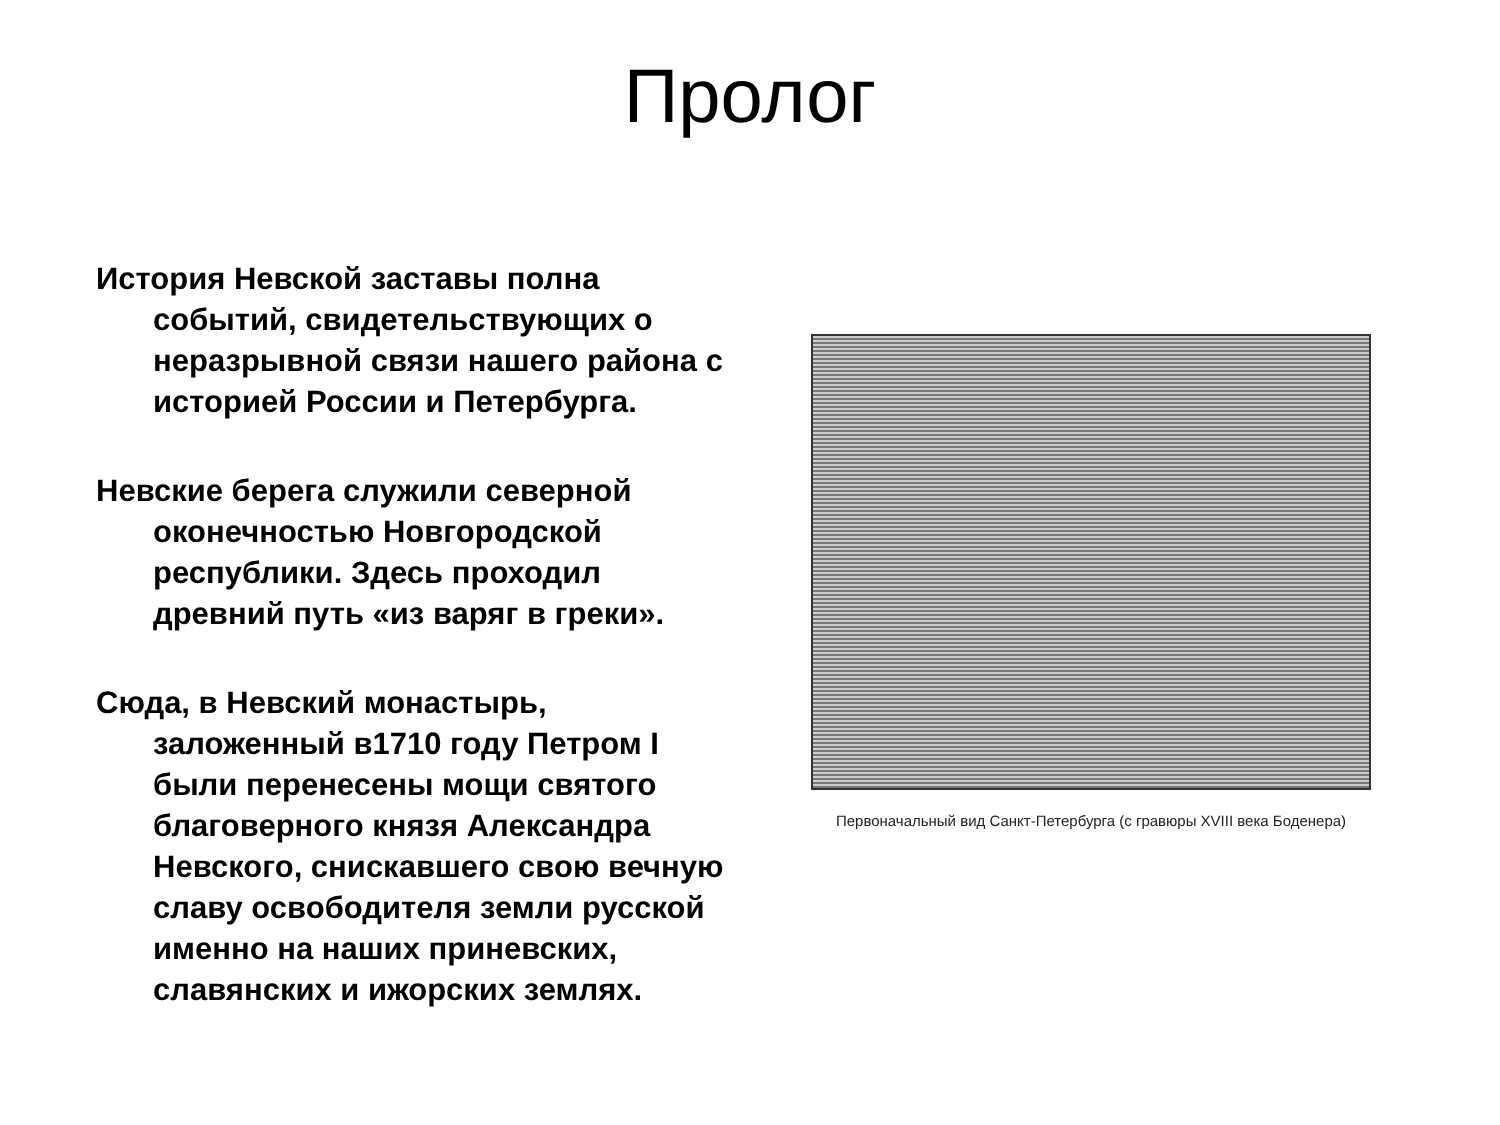Пролог
История Невской заставы полна событий, свидетельствующих о неразрывной связи нашего района с историей России и Петербурга.
Невские берега служили северной оконечностью Новгородской республики. Здесь проходил древний путь «из варяг в греки».
Сюда, в Невский монастырь, заложенный в1710 году Петром I были перенесены мощи святого благоверного князя Александра Невского, снискавшего свою вечную славу освободителя земли русской именно на наших приневских, славянских и ижорских землях.
Первоначальный вид Санкт-Петербурга (с гравюры XVIII века Боденера)